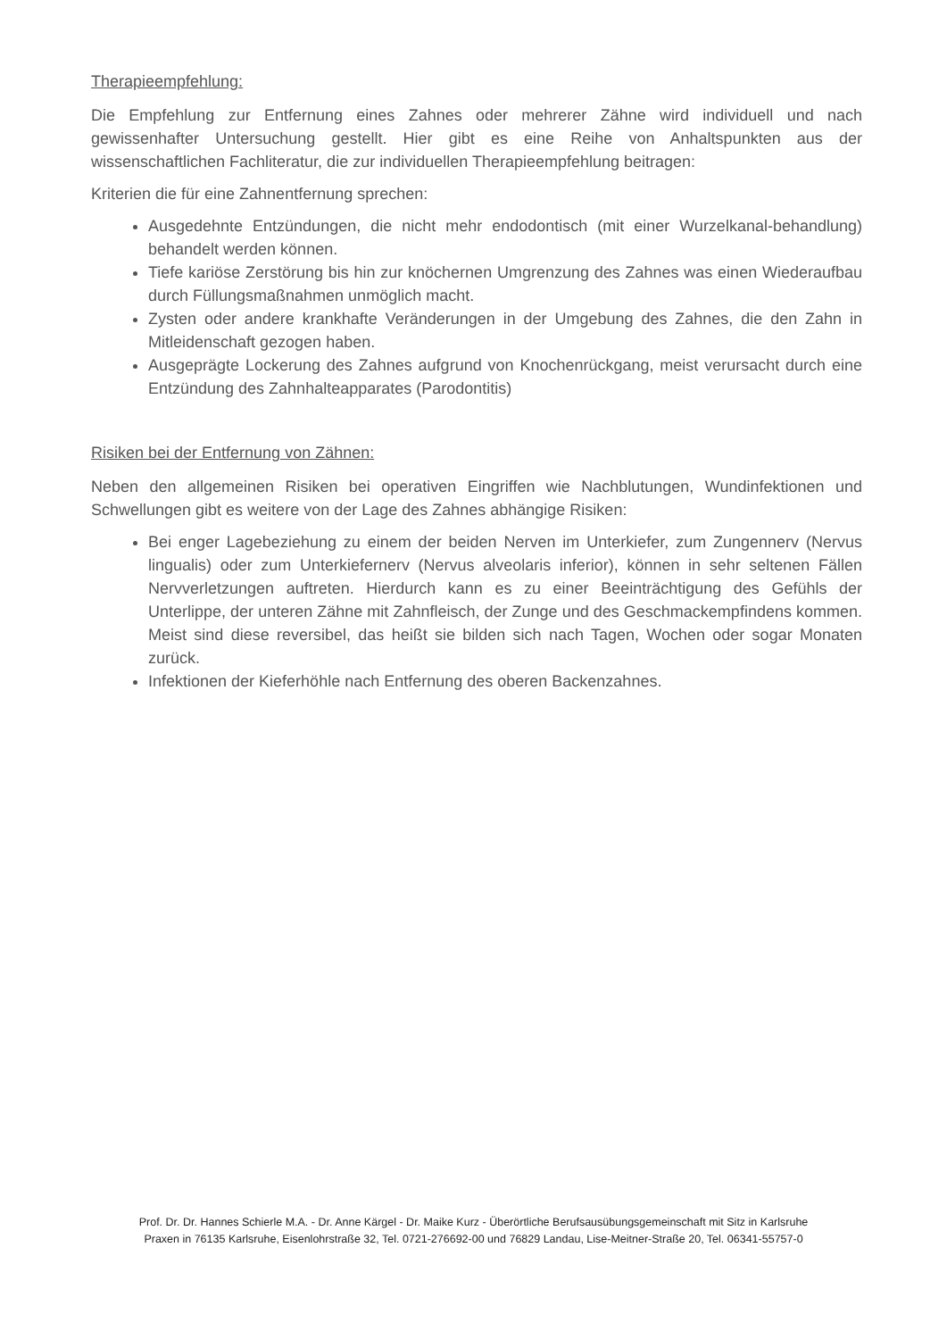Therapieempfehlung:
Die Empfehlung zur Entfernung eines Zahnes oder mehrerer Zähne wird individuell und nach gewissenhafter Untersuchung gestellt. Hier gibt es eine Reihe von Anhaltspunkten aus der wissenschaftlichen Fachliteratur, die zur individuellen Therapieempfehlung beitragen:
Kriterien die für eine Zahnentfernung sprechen:
Ausgedehnte Entzündungen, die nicht mehr endodontisch (mit einer Wurzelkanal-behandlung) behandelt werden können.
Tiefe kariöse Zerstörung bis hin zur knöchernen Umgrenzung des Zahnes was einen Wiederaufbau durch Füllungsmaßnahmen unmöglich macht.
Zysten oder andere krankhafte Veränderungen in der Umgebung des Zahnes, die den Zahn in Mitleidenschaft gezogen haben.
Ausgeprägte Lockerung des Zahnes aufgrund von Knochenrückgang, meist verursacht durch eine Entzündung des Zahnhalteapparates (Parodontitis)
Risiken bei der Entfernung von Zähnen:
Neben den allgemeinen Risiken bei operativen Eingriffen wie Nachblutungen, Wundinfektionen und Schwellungen gibt es weitere von der Lage des Zahnes abhängige Risiken:
Bei enger Lagebeziehung zu einem der beiden Nerven im Unterkiefer, zum Zungennerv (Nervus lingualis) oder zum Unterkiefernerv (Nervus alveolaris inferior), können in sehr seltenen Fällen Nervverletzungen auftreten. Hierdurch kann es zu einer Beeinträchtigung des Gefühls der Unterlippe, der unteren Zähne mit Zahnfleisch, der Zunge und des Geschmackempfindens kommen. Meist sind diese reversibel, das heißt sie bilden sich nach Tagen, Wochen oder sogar Monaten zurück.
Infektionen der Kieferhöhle nach Entfernung des oberen Backenzahnes.
Prof. Dr. Dr. Hannes Schierle M.A. - Dr. Anne Kärgel - Dr. Maike Kurz - Überörtliche Berufsausübungsgemeinschaft mit Sitz in Karlsruhe
Praxen in 76135 Karlsruhe, Eisenlohrstraße 32, Tel. 0721-276692-00 und 76829 Landau, Lise-Meitner-Straße 20, Tel. 06341-55757-0